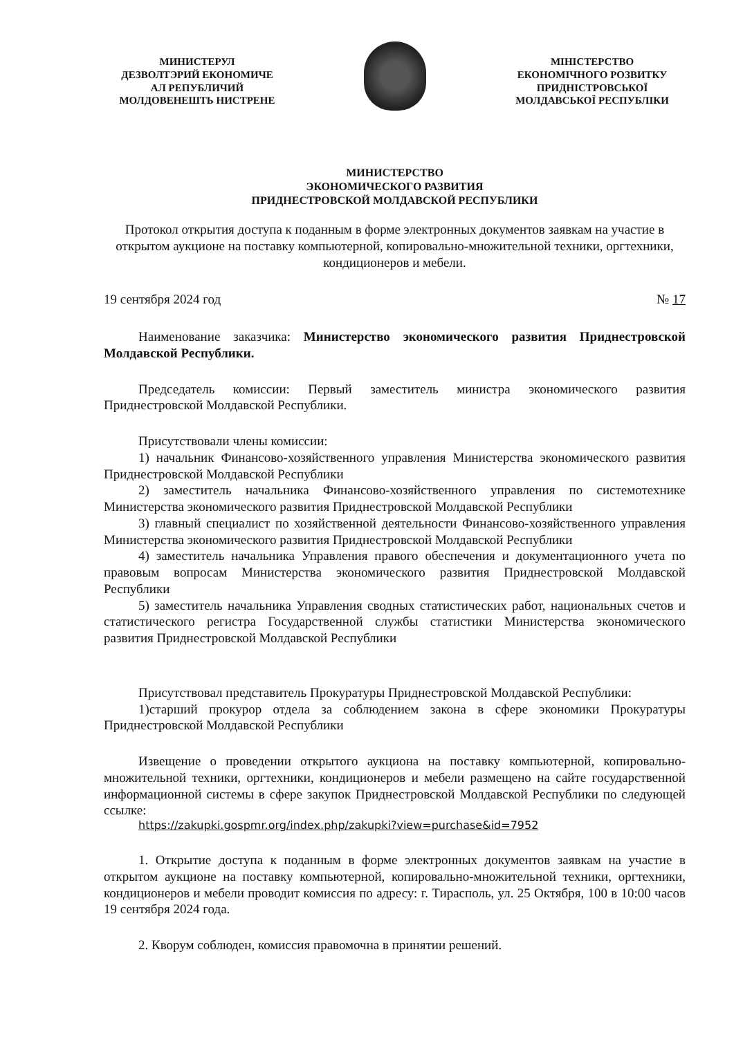МИНИСТЕРУЛ
ДЕЗВОЛТЭРИЙ ЕКОНОМИЧЕ
АЛ РЕПУБЛИЧИЙ
МОЛДОВЕНЕШТЬ НИСТРЕНЕ
МІНІСТЕРСТВО
ЕКОНОМІЧНОГО РОЗВИТКУ
ПРИДНІСТРОВСЬКОЇ
МОЛДАВСЬКОЇ РЕСПУБЛІКИ
МИНИСТЕРСТВО
ЭКОНОМИЧЕСКОГО РАЗВИТИЯ
ПРИДНЕСТРОВСКОЙ МОЛДАВСКОЙ РЕСПУБЛИКИ
Протокол открытия доступа к поданным в форме электронных документов заявкам на участие в открытом аукционе на поставку компьютерной, копировально-множительной техники, оргтехники, кондиционеров и мебели.
19 сентября 2024 год № 17
Наименование заказчика: Министерство экономического развития Приднестровской Молдавской Республики.
Председатель комиссии: Первый заместитель министра экономического развития Приднестровской Молдавской Республики.
Присутствовали члены комиссии:
1) начальник Финансово-хозяйственного управления Министерства экономического развития Приднестровской Молдавской Республики
2) заместитель начальника Финансово-хозяйственного управления по системотехнике Министерства экономического развития Приднестровской Молдавской Республики
3) главный специалист по хозяйственной деятельности Финансово-хозяйственного управления Министерства экономического развития Приднестровской Молдавской Республики
4) заместитель начальника Управления правого обеспечения и документационного учета по правовым вопросам Министерства экономического развития Приднестровской Молдавской Республики
5) заместитель начальника Управления сводных статистических работ, национальных счетов и статистического регистра Государственной службы статистики Министерства экономического развития Приднестровской Молдавской Республики
Присутствовал представитель Прокуратуры Приднестровской Молдавской Республики:
1)старший прокурор отдела за соблюдением закона в сфере экономики Прокуратуры Приднестровской Молдавской Республики
Извещение о проведении открытого аукциона на поставку компьютерной, копировально-множительной техники, оргтехники, кондиционеров и мебели размещено на сайте государственной информационной системы в сфере закупок Приднестровской Молдавской Республики по следующей ссылке:
https://zakupki.gospmr.org/index.php/zakupki?view=purchase&id=7952
1. Открытие доступа к поданным в форме электронных документов заявкам на участие в открытом аукционе на поставку компьютерной, копировально-множительной техники, оргтехники, кондиционеров и мебели проводит комиссия по адресу: г. Тирасполь, ул. 25 Октября, 100 в 10:00 часов 19 сентября 2024 года.
2. Кворум соблюден, комиссия правомочна в принятии решений.